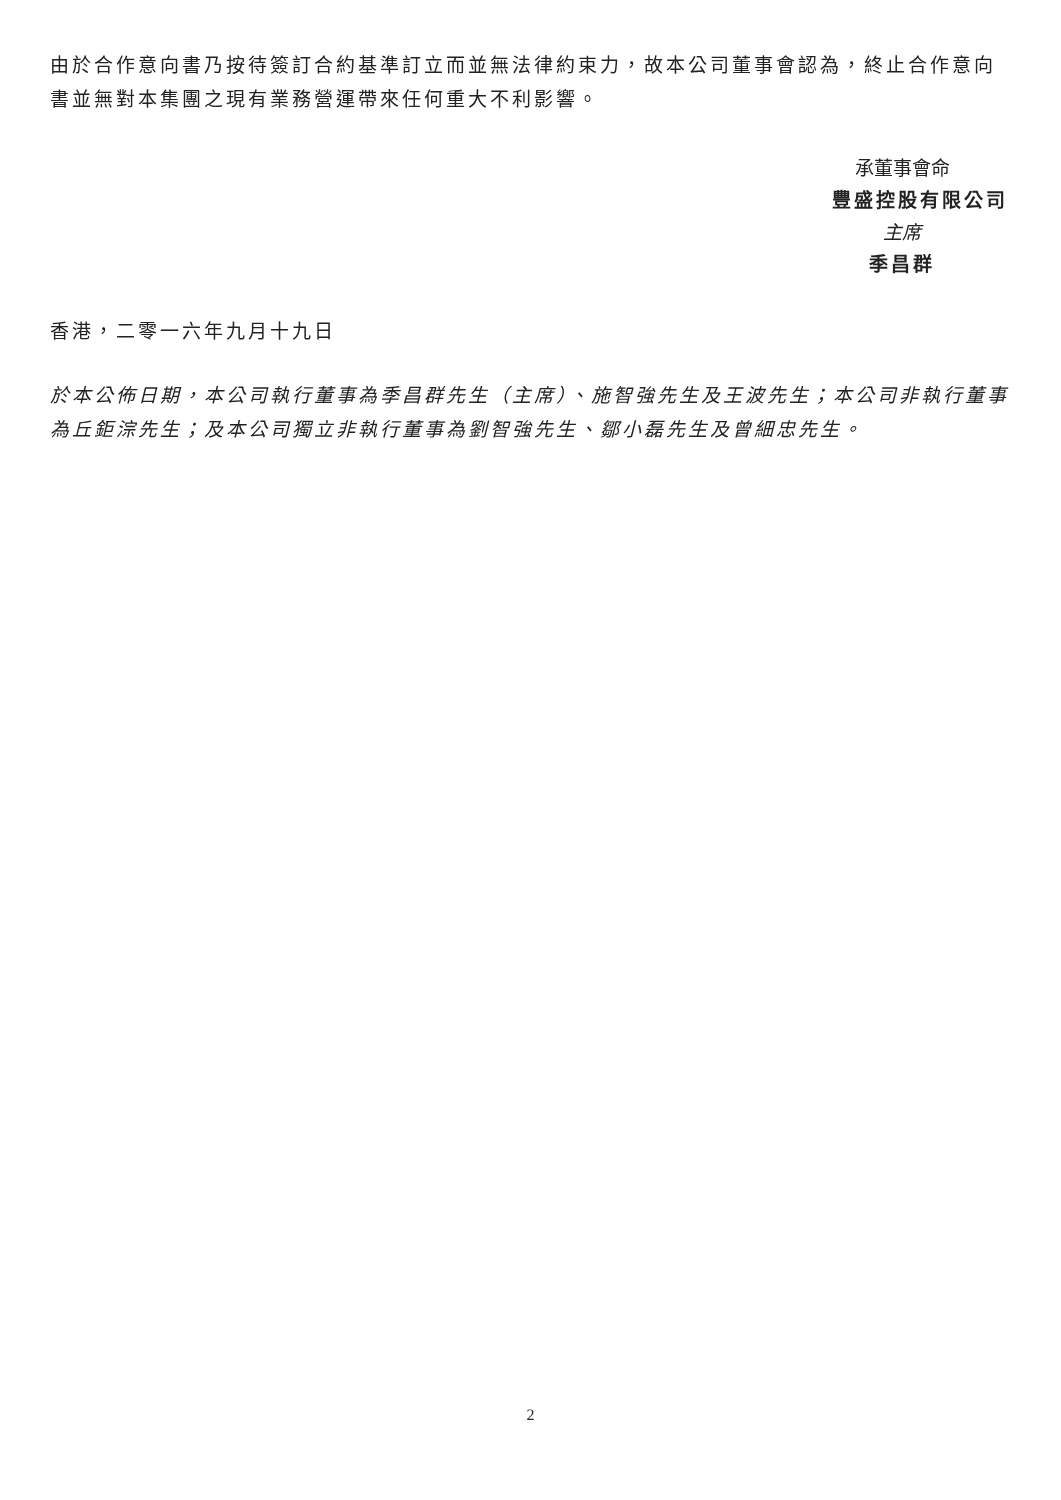由於合作意向書乃按待簽訂合約基準訂立而並無法律約束力，故本公司董事會認為，終止合作意向書並無對本集團之現有業務營運帶來任何重大不利影響。
承董事會命
豐盛控股有限公司
主席
季昌群
香港，二零一六年九月十九日
於本公佈日期，本公司執行董事為季昌群先生（主席）、施智強先生及王波先生；本公司非執行董事為丘鉅淙先生；及本公司獨立非執行董事為劉智強先生、鄒小磊先生及曾細忠先生。
2